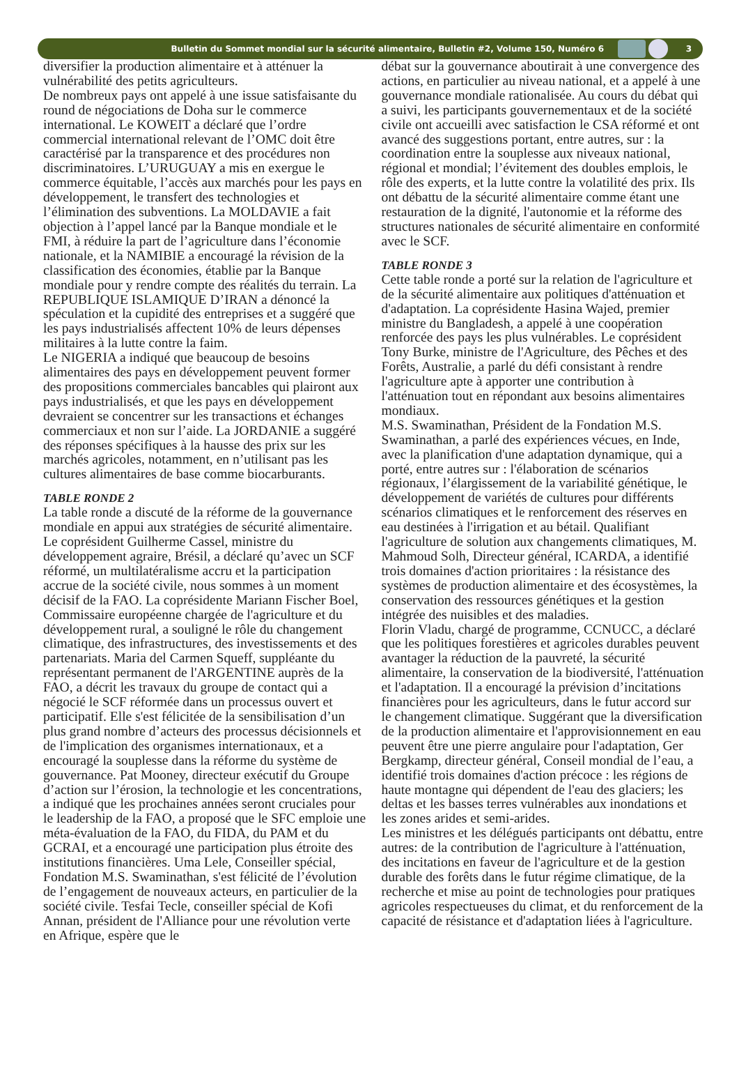Bulletin du Sommet mondial sur la sécurité alimentaire, Bulletin #2, Volume 150, Numéro 6
3
diversifier la production alimentaire et à atténuer la vulnérabilité des petits agriculteurs.
De nombreux pays ont appelé à une issue satisfaisante du round de négociations de Doha sur le commerce international. Le KOWEIT a déclaré que l’ordre commercial international relevant de l’OMC doit être caractérisé par la transparence et des procédures non discriminatoires. L’URUGUAY a mis en exergue le commerce équitable, l’accès aux marchés pour les pays en développement, le transfert des technologies et l’élimination des subventions. La MOLDAVIE a fait objection à l’appel lancé par la Banque mondiale et le FMI, à réduire la part de l’agriculture dans l’économie nationale, et la NAMIBIE a encouragé la révision de la classification des économies, établie par la Banque mondiale pour y rendre compte des réalités du terrain. La REPUBLIQUE ISLAMIQUE D’IRAN a dénoncé la spéculation et la cupidité des entreprises et a suggéré que les pays industrialisés affectent 10% de leurs dépenses militaires à la lutte contre la faim.
Le NIGERIA a indiqué que beaucoup de besoins alimentaires des pays en développement peuvent former des propositions commerciales bancables qui plairont aux pays industrialisés, et que les pays en développement devraient se concentrer sur les transactions et échanges commerciaux et non sur l’aide. La JORDANIE a suggéré des réponses spécifiques à la hausse des prix sur les marchés agricoles, notamment, en n’utilisant pas les cultures alimentaires de base comme biocarburants.
TABLE RONDE 2
La table ronde a discuté de la réforme de la gouvernance mondiale en appui aux stratégies de sécurité alimentaire. Le coprésident Guilherme Cassel, ministre du développement agraire, Brésil, a déclaré qu’avec un SCF réformé, un multilatéralisme accru et la participation accrue de la société civile, nous sommes à un moment décisif de la FAO. La coprésidente Mariann Fischer Boel, Commissaire européenne chargée de l'agriculture et du développement rural, a souligné le rôle du changement climatique, des infrastructures, des investissements et des partenariats. Maria del Carmen Squeff, suppléante du représentant permanent de l'ARGENTINE auprès de la FAO, a décrit les travaux du groupe de contact qui a négocié le SCF réformée dans un processus ouvert et participatif. Elle s'est félicitée de la sensibilisation d’un plus grand nombre d’acteurs des processus décisionnels et de l'implication des organismes internationaux, et a encouragé la souplesse dans la réforme du système de gouvernance. Pat Mooney, directeur exécutif du Groupe d’action sur l’érosion, la technologie et les concentrations, a indiqué que les prochaines années seront cruciales pour le leadership de la FAO, a proposé que le SFC emploie une méta-évaluation de la FAO, du FIDA, du PAM et du GCRAI, et a encouragé une participation plus étroite des institutions financières. Uma Lele, Conseiller spécial, Fondation M.S. Swaminathan, s'est félicité de l’évolution de l’engagement de nouveaux acteurs, en particulier de la société civile. Tesfai Tecle, conseiller spécial de Kofi Annan, président de l'Alliance pour une révolution verte en Afrique, espère que le
débat sur la gouvernance aboutirait à une convergence des actions, en particulier au niveau national, et a appelé à une gouvernance mondiale rationalisée. Au cours du débat qui a suivi, les participants gouvernementaux et de la société civile ont accueilli avec satisfaction le CSA réformé et ont avancé des suggestions portant, entre autres, sur : la coordination entre la souplesse aux niveaux national, régional et mondial; l’évitement des doubles emplois, le rôle des experts, et la lutte contre la volatilité des prix. Ils ont débattu de la sécurité alimentaire comme étant une restauration de la dignité, l'autonomie et la réforme des structures nationales de sécurité alimentaire en conformité avec le SCF.
TABLE RONDE 3
Cette table ronde a porté sur la relation de l'agriculture et de la sécurité alimentaire aux politiques d'atténuation et d'adaptation. La coprésidente Hasina Wajed, premier ministre du Bangladesh, a appelé à une coopération renforcée des pays les plus vulnérables. Le coprésident Tony Burke, ministre de l'Agriculture, des Pêches et des Forêts, Australie, a parlé du défi consistant à rendre l'agriculture apte à apporter une contribution à l'atténuation tout en répondant aux besoins alimentaires mondiaux.
M.S. Swaminathan, Président de la Fondation M.S. Swaminathan, a parlé des expériences vécues, en Inde, avec la planification d'une adaptation dynamique, qui a porté, entre autres sur : l'élaboration de scénarios régionaux, l’élargissement de la variabilité génétique, le développement de variétés de cultures pour différents scénarios climatiques et le renforcement des réserves en eau destinées à l'irrigation et au bétail. Qualifiant l'agriculture de solution aux changements climatiques, M. Mahmoud Solh, Directeur général, ICARDA, a identifié trois domaines d'action prioritaires : la résistance des systèmes de production alimentaire et des écosystèmes, la conservation des ressources génétiques et la gestion intégrée des nuisibles et des maladies.
Florin Vladu, chargé de programme, CCNUCC, a déclaré que les politiques forestières et agricoles durables peuvent avantager la réduction de la pauvreté, la sécurité alimentaire, la conservation de la biodiversité, l'atténuation et l'adaptation. Il a encouragé la prévision d’incitations financières pour les agriculteurs, dans le futur accord sur le changement climatique. Suggérant que la diversification de la production alimentaire et l'approvisionnement en eau peuvent être une pierre angulaire pour l'adaptation, Ger Bergkamp, directeur général, Conseil mondial de l’eau, a identifié trois domaines d'action précoce : les régions de haute montagne qui dépendent de l'eau des glaciers; les deltas et les basses terres vulnérables aux inondations et les zones arides et semi-arides.
Les ministres et les délégués participants ont débattu, entre autres: de la contribution de l'agriculture à l'atténuation, des incitations en faveur de l'agriculture et de la gestion durable des forêts dans le futur régime climatique, de la recherche et mise au point de technologies pour pratiques agricoles respectueuses du climat, et du renforcement de la capacité de résistance et d'adaptation liées à l'agriculture.